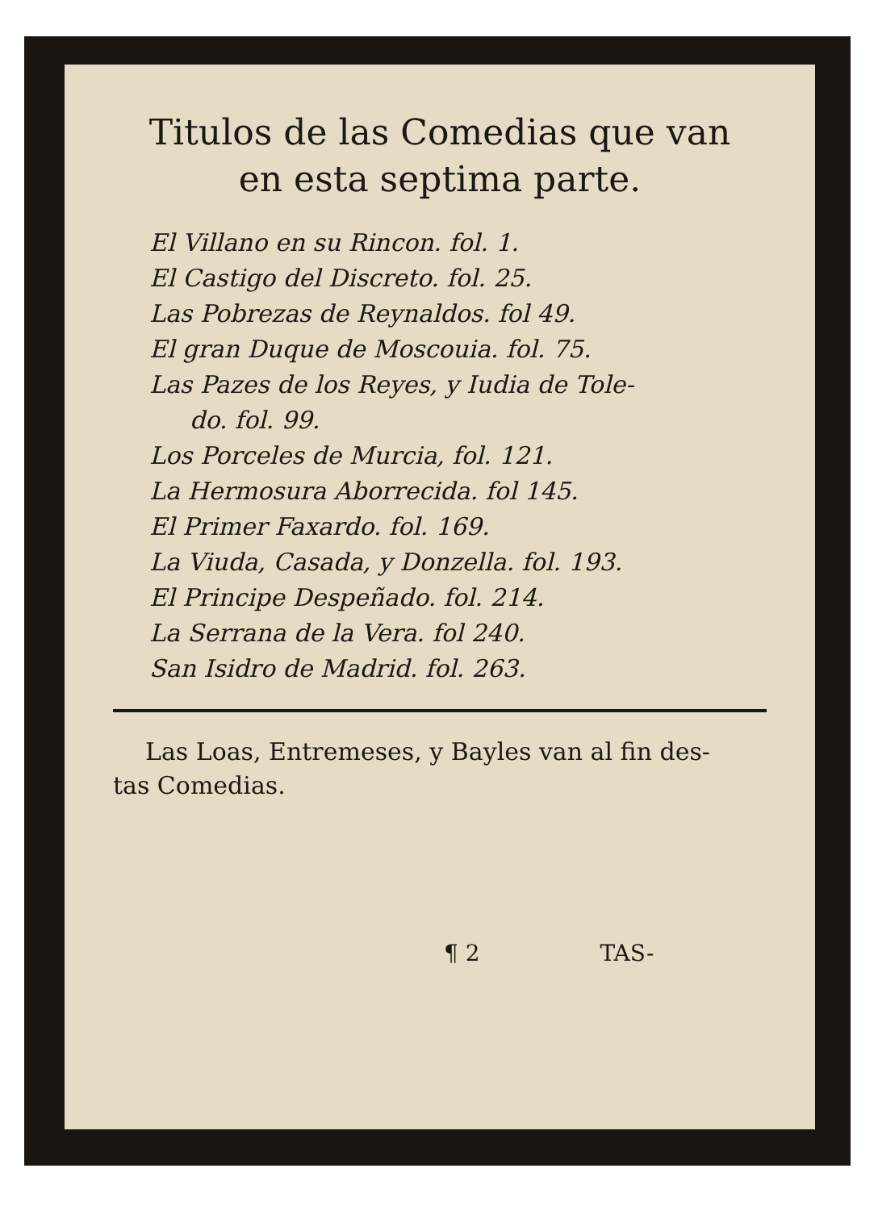Titulos de las Comedias que van
en esta septima parte.
El Villano en su Rincon. fol. 1.
El Castigo del Discreto. fol. 25.
Las Pobrezas de Reynaldos. fol 49.
El gran Duque de Moscouia. fol. 75.
Las Pazes de los Reyes, y Iudia de Tole-
do. fol. 99.
Los Porceles de Murcia, fol. 121.
La Hermosura Aborrecida. fol 145.
El Primer Faxardo. fol. 169.
La Viuda, Casada, y Donzella. fol. 193.
El Principe Despeñado. fol. 214.
La Serrana de la Vera. fol 240.
San Isidro de Madrid. fol. 263.
Las Loas, Entremeses, y Bayles van al fin des-
tas Comedias.
¶ 2 TAS-